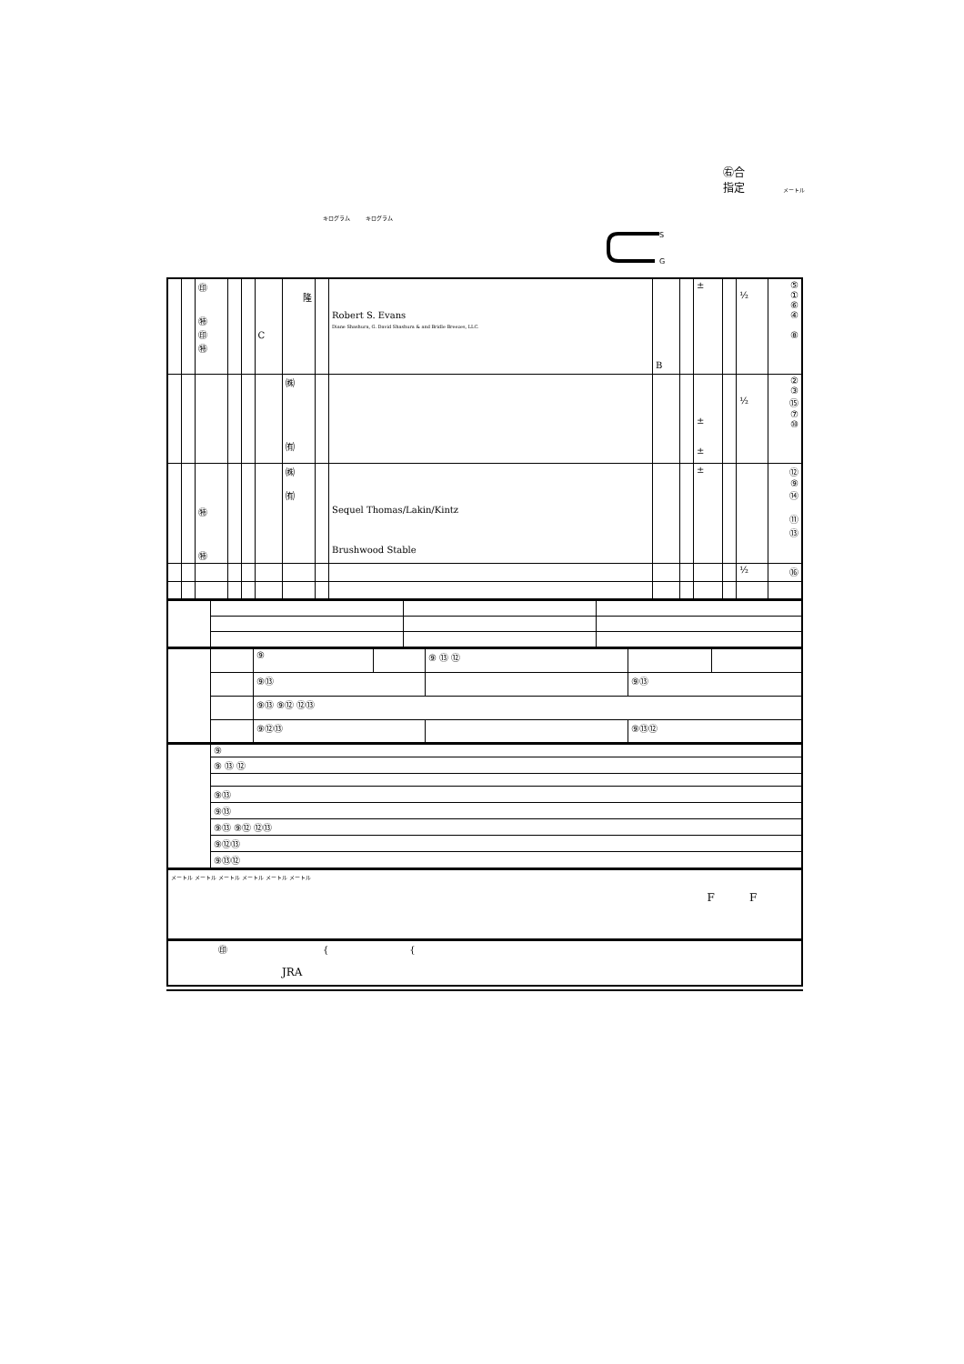㊨合
指定 メートル
キログラム キログラム
S
G
| | | ㊞ ㊕ ㊞ ㊕ | | | C | 隆 | | Robert S. Evans Diane Shashura, G. David Shashura & and Bridle Breezes, LLC. | B | | ± | | ½ | ⑤ ① ⑥ ④ ⑧ |
| | | | | | | ㈱ ㈲ | | | | | ± ± | | ½ | ② ③ ⑮ ⑦ ⑩ |
| | | ㊕ ㊕ | | | | ㈱ ㈲ | | Sequel Thomas/Lakin/Kintz Brushwood Stable | | | ± | | | ⑫ ⑨ ⑭ ⑪ ⑬ |
| | | | | | | | | | | | | | ½ | ⑯ |
| | | ⑨ | | ⑨ ⑬ ⑫ | | |
| | | ⑨⑬ | | | ⑨⑬ | |
| | | ⑨⑬ ⑨⑫ ⑫⑬ | | | | |
| | | ⑨⑫⑬ | | | ⑨⑬⑫ | |
| | ⑨ |
| | ⑨ ⑬ ⑫ |
| | ⑨⑬ |
| | ⑨⑬ |
| | ⑨⑬ ⑨⑫ ⑫⑬ |
| | ⑨⑫⑬ |
| | ⑨⑬⑫ |
| メートル メートル メートル メートル メートル メートル F F |
| ㊞ { { JRA |